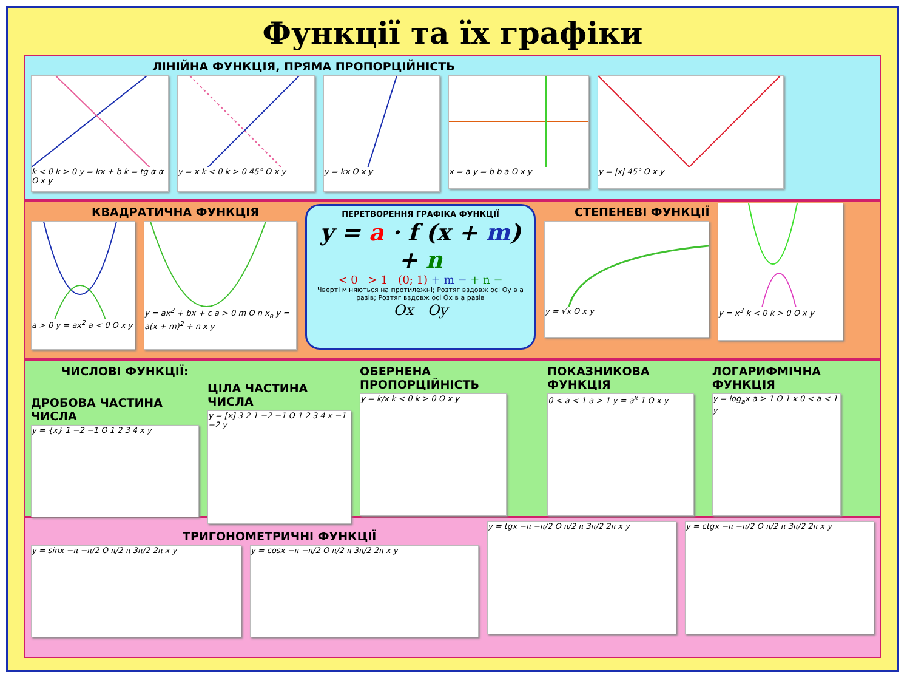Функції та їх графіки
ЛІНІЙНА ФУНКЦІЯ, ПРЯМА ПРОПОРЦІЙНІСТЬ
k < 0 k > 0 y = kx + b k = tg α α O x y
y = x k < 0 k > 0 45° O x y y = kx O x y
x = a y = b b a O x y y = |x| 45° O x y
КВАДРАТИЧНА ФУНКЦІЯ
a > 0 y = ax<sup>2</sup> a < 0 O x y
y = ax<sup>2</sup> + bx + c a > 0 m O n x<sub>в</sub> y = a(x + m)<sup>2</sup> + n x y
ПЕРЕТВОРЕННЯ ГРАФІКА ФУНКЦІЇ
y = a · f (x + m) + n
< 0 > 1 (0; 1) + m − + n −
Чверті міняються на протилежні; Розтяг вздовж осі Oy в a разів; Розтяг вздовж осі Ox в a разів
Ox Oy
СТЕПЕНЕВІ ФУНКЦІЇ
y = √x O x y
y = x<sup>3</sup> k < 0 k > 0 O x y
ЧИСЛОВІ ФУНКЦІЇ:
ДРОБОВА ЧАСТИНА ЧИСЛА
y = {x} 1 −2 −1 O 1 2 3 4 x y
ЦІЛА ЧАСТИНА ЧИСЛА
y = [x] 3 2 1 −2 −1 O 1 2 3 4 x −1 −2 y
ОБЕРНЕНА ПРОПОРЦІЙНІСТЬ
y = k/x k < 0 k > 0 O x y
ПОКАЗНИКОВА ФУНКЦІЯ
0 < a < 1 a > 1 y = a<sup>x</sup> 1 O x y
ЛОГАРИФМІЧНА ФУНКЦІЯ
y = log<sub>a</sub>x a > 1 O 1 x 0 < a < 1 y
ТРИГОНОМЕТРИЧНІ ФУНКЦІЇ
y = sinx −π −π/2 O π/2 π 3π/2 2π x y y = cosx −π −π/2 O π/2 π 3π/2 2π x y
y = tgx −π −π/2 O π/2 π 3π/2 2π x y y = ctgx −π −π/2 O π/2 π 3π/2 2π x y